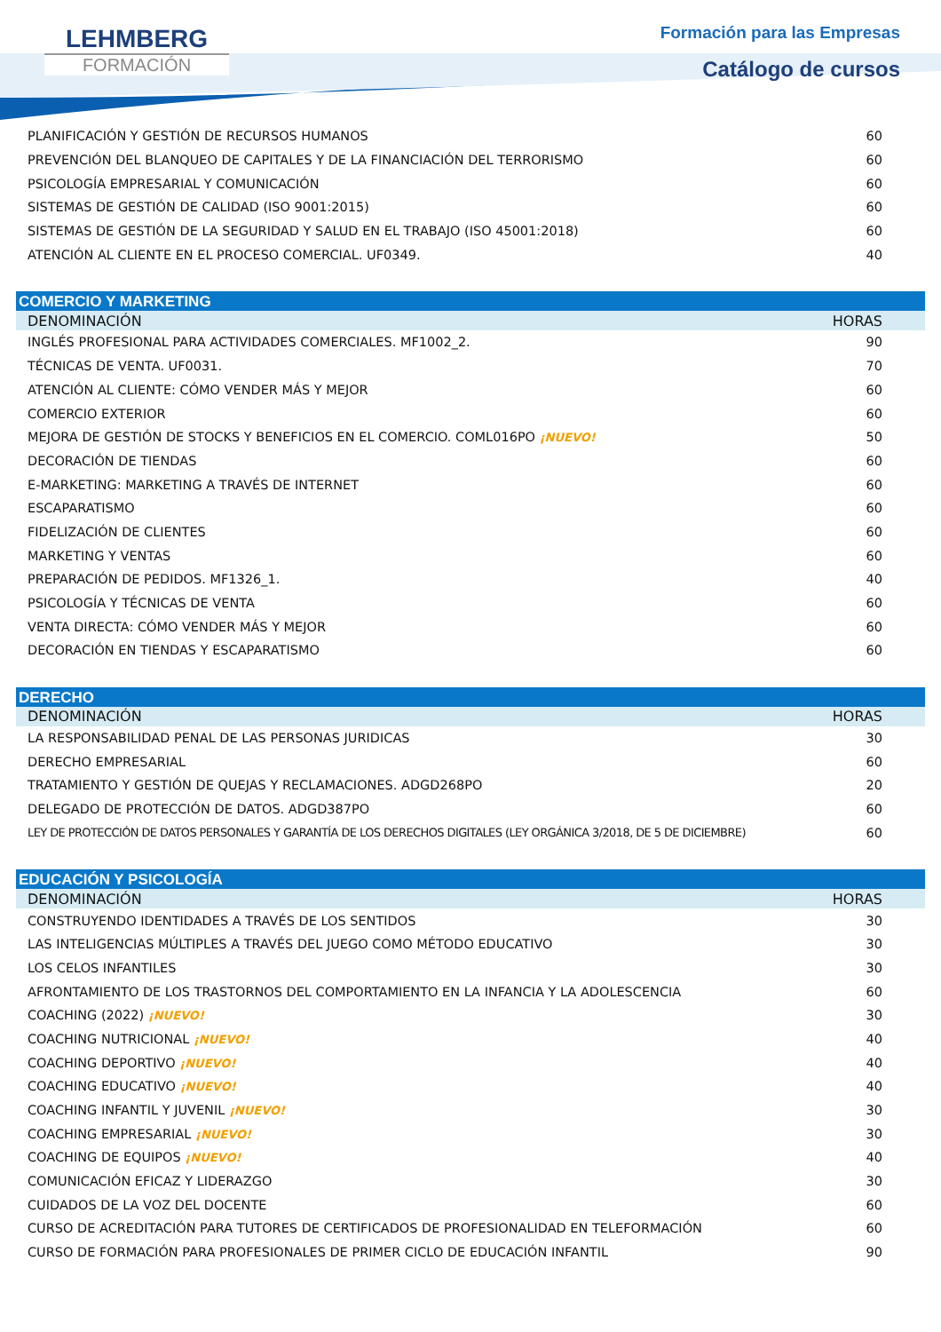LEHMBERG
FORMACIÓN
Formación para las Empresas
Catálogo de cursos
| PLANIFICACIÓN Y GESTIÓN DE RECURSOS HUMANOS | 60 |
| PREVENCIÓN DEL BLANQUEO DE CAPITALES Y DE LA FINANCIACIÓN DEL TERRORISMO | 60 |
| PSICOLOGÍA EMPRESARIAL Y COMUNICACIÓN | 60 |
| SISTEMAS DE GESTIÓN DE CALIDAD (ISO 9001:2015) | 60 |
| SISTEMAS DE GESTIÓN DE LA SEGURIDAD Y SALUD EN EL TRABAJO (ISO 45001:2018) | 60 |
| ATENCIÓN AL CLIENTE EN EL PROCESO COMERCIAL. UF0349. | 40 |
| COMERCIO Y MARKETING | |
| DENOMINACIÓN | HORAS |
| INGLÉS PROFESIONAL PARA ACTIVIDADES COMERCIALES. MF1002_2. | 90 |
| TÉCNICAS DE VENTA. UF0031. | 70 |
| ATENCIÓN AL CLIENTE: CÓMO VENDER MÁS Y MEJOR | 60 |
| COMERCIO EXTERIOR | 60 |
| MEJORA DE GESTIÓN DE STOCKS Y BENEFICIOS EN EL COMERCIO. COML016PO ¡NUEVO! | 50 |
| DECORACIÓN DE TIENDAS | 60 |
| E-MARKETING: MARKETING A TRAVÉS DE INTERNET | 60 |
| ESCAPARATISMO | 60 |
| FIDELIZACIÓN DE CLIENTES | 60 |
| MARKETING Y VENTAS | 60 |
| PREPARACIÓN DE PEDIDOS. MF1326_1. | 40 |
| PSICOLOGÍA Y TÉCNICAS DE VENTA | 60 |
| VENTA DIRECTA: CÓMO VENDER MÁS Y MEJOR | 60 |
| DECORACIÓN EN TIENDAS Y ESCAPARATISMO | 60 |
| DERECHO | |
| DENOMINACIÓN | HORAS |
| LA RESPONSABILIDAD PENAL DE LAS PERSONAS JURIDICAS | 30 |
| DERECHO EMPRESARIAL | 60 |
| TRATAMIENTO Y GESTIÓN DE QUEJAS Y RECLAMACIONES. ADGD268PO | 20 |
| DELEGADO DE PROTECCIÓN DE DATOS. ADGD387PO | 60 |
| LEY DE PROTECCIÓN DE DATOS PERSONALES Y GARANTÍA DE LOS DERECHOS DIGITALES (LEY ORGÁNICA 3/2018, DE 5 DE DICIEMBRE) | 60 |
| EDUCACIÓN Y PSICOLOGÍA | |
| DENOMINACIÓN | HORAS |
| CONSTRUYENDO IDENTIDADES A TRAVÉS DE LOS SENTIDOS | 30 |
| LAS INTELIGENCIAS MÚLTIPLES A TRAVÉS DEL JUEGO COMO MÉTODO EDUCATIVO | 30 |
| LOS CELOS INFANTILES | 30 |
| AFRONTAMIENTO DE LOS TRASTORNOS DEL COMPORTAMIENTO EN LA INFANCIA Y LA ADOLESCENCIA | 60 |
| COACHING (2022) ¡NUEVO! | 30 |
| COACHING NUTRICIONAL ¡NUEVO! | 40 |
| COACHING DEPORTIVO ¡NUEVO! | 40 |
| COACHING EDUCATIVO ¡NUEVO! | 40 |
| COACHING INFANTIL Y JUVENIL ¡NUEVO! | 30 |
| COACHING EMPRESARIAL ¡NUEVO! | 30 |
| COACHING DE EQUIPOS ¡NUEVO! | 40 |
| COMUNICACIÓN EFICAZ Y LIDERAZGO | 30 |
| CUIDADOS DE LA VOZ DEL DOCENTE | 60 |
| CURSO DE ACREDITACIÓN PARA TUTORES DE CERTIFICADOS DE PROFESIONALIDAD EN TELEFORMACIÓN | 60 |
| CURSO DE FORMACIÓN PARA PROFESIONALES DE PRIMER CICLO DE EDUCACIÓN INFANTIL | 90 |